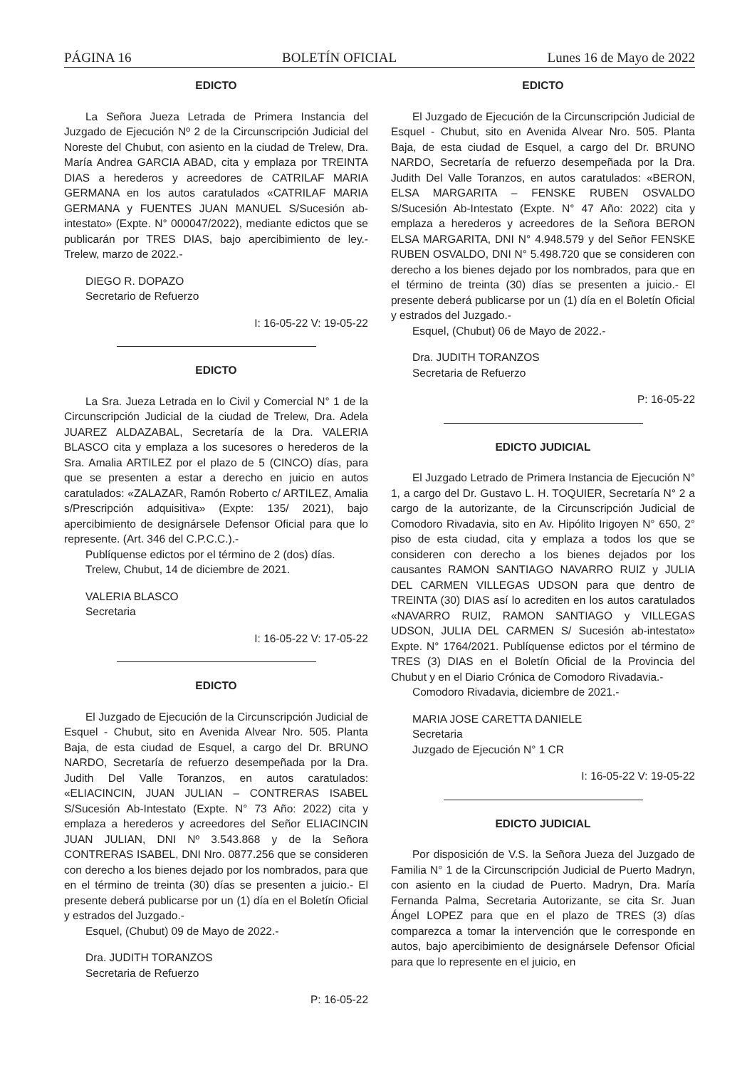PÁGINA 16 BOLETÍN OFICIAL Lunes 16 de Mayo de 2022
EDICTO
La Señora Jueza Letrada de Primera Instancia del Juzgado de Ejecución Nº 2 de la Circunscripción Judicial del Noreste del Chubut, con asiento en la ciudad de Trelew, Dra. María Andrea GARCIA ABAD, cita y emplaza por TREINTA DIAS a herederos y acreedores de CATRILAF MARIA GERMANA en los autos caratulados «CATRILAF MARIA GERMANA y FUENTES JUAN MANUEL S/Sucesión ab-intestato» (Expte. N° 000047/2022), mediante edictos que se publicarán por TRES DIAS, bajo apercibimiento de ley.- Trelew, marzo de 2022.-
DIEGO R. DOPAZO
Secretario de Refuerzo
I: 16-05-22 V: 19-05-22
EDICTO
La Sra. Jueza Letrada en lo Civil y Comercial N° 1 de la Circunscripción Judicial de la ciudad de Trelew, Dra. Adela JUAREZ ALDAZABAL, Secretaría de la Dra. VALERIA BLASCO cita y emplaza a los sucesores o herederos de la Sra. Amalia ARTILEZ por el plazo de 5 (CINCO) días, para que se presenten a estar a derecho en juicio en autos caratulados: «ZALAZAR, Ramón Roberto c/ ARTILEZ, Amalia s/Prescripción adquisitiva» (Expte: 135/ 2021), bajo apercibimiento de designársele Defensor Oficial para que lo represente. (Art. 346 del C.P.C.C.).-
Publíquense edictos por el término de 2 (dos) días.
Trelew, Chubut, 14 de diciembre de 2021.
VALERIA BLASCO
Secretaria
I: 16-05-22 V: 17-05-22
EDICTO
El Juzgado de Ejecución de la Circunscripción Judicial de Esquel - Chubut, sito en Avenida Alvear Nro. 505. Planta Baja, de esta ciudad de Esquel, a cargo del Dr. BRUNO NARDO, Secretaría de refuerzo desempeñada por la Dra. Judith Del Valle Toranzos, en autos caratulados: «ELIACINCIN, JUAN JULIAN – CONTRERAS ISABEL S/Sucesión Ab-Intestato (Expte. N° 73 Año: 2022) cita y emplaza a herederos y acreedores del Señor ELIACINCIN JUAN JULIAN, DNI Nº 3.543.868 y de la Señora CONTRERAS ISABEL, DNI Nro. 0877.256 que se consideren con derecho a los bienes dejado por los nombrados, para que en el término de treinta (30) días se presenten a juicio.- El presente deberá publicarse por un (1) día en el Boletín Oficial y estrados del Juzgado.-
Esquel, (Chubut) 09 de Mayo de 2022.-
Dra. JUDITH TORANZOS
Secretaria de Refuerzo
P: 16-05-22
EDICTO
El Juzgado de Ejecución de la Circunscripción Judicial de Esquel - Chubut, sito en Avenida Alvear Nro. 505. Planta Baja, de esta ciudad de Esquel, a cargo del Dr. BRUNO NARDO, Secretaría de refuerzo desempeñada por la Dra. Judith Del Valle Toranzos, en autos caratulados: «BERON, ELSA MARGARITA – FENSKE RUBEN OSVALDO S/Sucesión Ab-Intestato (Expte. N° 47 Año: 2022) cita y emplaza a herederos y acreedores de la Señora BERON ELSA MARGARITA, DNI N° 4.948.579 y del Señor FENSKE RUBEN OSVALDO, DNI N° 5.498.720 que se consideren con derecho a los bienes dejado por los nombrados, para que en el término de treinta (30) días se presenten a juicio.- El presente deberá publicarse por un (1) día en el Boletín Oficial y estrados del Juzgado.-
Esquel, (Chubut) 06 de Mayo de 2022.-
Dra. JUDITH TORANZOS
Secretaria de Refuerzo
P: 16-05-22
EDICTO JUDICIAL
El Juzgado Letrado de Primera Instancia de Ejecución N° 1, a cargo del Dr. Gustavo L. H. TOQUIER, Secretaría N° 2 a cargo de la autorizante, de la Circunscripción Judicial de Comodoro Rivadavia, sito en Av. Hipólito Irigoyen N° 650, 2° piso de esta ciudad, cita y emplaza a todos los que se consideren con derecho a los bienes dejados por los causantes RAMON SANTIAGO NAVARRO RUIZ y JULIA DEL CARMEN VILLEGAS UDSON para que dentro de TREINTA (30) DIAS así lo acrediten en los autos caratulados «NAVARRO RUIZ, RAMON SANTIAGO y VILLEGAS UDSON, JULIA DEL CARMEN S/ Sucesión ab-intestato» Expte. N° 1764/2021. Publíquense edictos por el término de TRES (3) DIAS en el Boletín Oficial de la Provincia del Chubut y en el Diario Crónica de Comodoro Rivadavia.-
Comodoro Rivadavia, diciembre de 2021.-
MARIA JOSE CARETTA DANIELE
Secretaria
Juzgado de Ejecución N° 1 CR
I: 16-05-22 V: 19-05-22
EDICTO JUDICIAL
Por disposición de V.S. la Señora Jueza del Juzgado de Familia N° 1 de la Circunscripción Judicial de Puerto Madryn, con asiento en la ciudad de Puerto. Madryn, Dra. María Fernanda Palma, Secretaria Autorizante, se cita Sr. Juan Ángel LOPEZ para que en el plazo de TRES (3) días comparezca a tomar la intervención que le corresponde en autos, bajo apercibimiento de designársele Defensor Oficial para que lo represente en el juicio, en